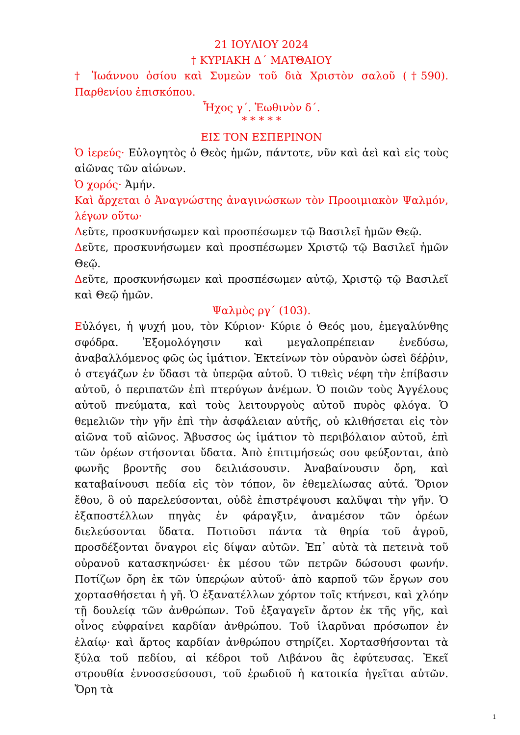21 ΙΟΥΛΙΟΥ 2024
† ΚΥΡΙΑΚΗ Δ΄ ΜΑΤΘΑΙΟΥ
† Ἰωάννου ὁσίου καὶ Συμεὼν τοῦ διὰ Χριστὸν σαλοῦ (†590). Παρθενίου ἐπισκόπου.
Ἦχος γ΄. Ἑωθινὸν δ΄.
* * * * *
ΕΙΣ ΤΟΝ ΕΣΠΕΡΙΝΟΝ
Ὁ ἱερεύς· Εὐλογητὸς ὁ Θεὸς ἡμῶν, πάντοτε, νῦν καὶ ἀεὶ καὶ εἰς τοὺς αἰῶνας τῶν αἰώνων.
Ὁ χορός· Ἀμήν.
Καὶ ἄρχεται ὁ Ἀναγνώστης ἀναγινώσκων τὸν Προοιμιακὸν Ψαλμόν, λέγων οὕτω·
Δεῦτε, προσκυνήσωμεν καὶ προσπέσωμεν τῷ Βασιλεῖ ἡμῶν Θεῷ.
Δεῦτε, προσκυνήσωμεν καὶ προσπέσωμεν Χριστῷ τῷ Βασιλεῖ ἡμῶν Θεῷ.
Δεῦτε, προσκυνήσωμεν καὶ προσπέσωμεν αὐτῷ, Χριστῷ τῷ Βασιλεῖ καὶ Θεῷ ἡμῶν.
Ψαλμὸς ργ΄ (103).
Εὐλόγει, ἡ ψυχή μου, τὸν Κύριον· Κύριε ὁ Θεός μου, ἐμεγαλύνθης σφόδρα. Ἐξομολόγησιν καὶ μεγαλοπρέπειαν ἐνεδύσω, ἀναβαλλόμενος φῶς ὡς ἱμάτιον. Ἐκτείνων τὸν οὐρανὸν ὡσεὶ δέῤῥιν, ὁ στεγάζων ἐν ὕδασι τὰ ὑπερῷα αὐτοῦ. Ὁ τιθεὶς νέφη τὴν ἐπίβασιν αὐτοῦ, ὁ περιπατῶν ἐπὶ πτερύγων ἀνέμων. Ὁ ποιῶν τοὺς Ἀγγέλους αὐτοῦ πνεύματα, καὶ τοὺς λειτουργοὺς αὐτοῦ πυρὸς φλόγα. Ὁ θεμελιῶν τὴν γῆν ἐπὶ τὴν ἀσφάλειαν αὐτῆς, οὐ κλιθήσεται εἰς τὸν αἰῶνα τοῦ αἰῶνος. Ἄβυσσος ὡς ἱμάτιον τὸ περιβόλαιον αὐτοῦ, ἐπὶ τῶν ὀρέων στήσονται ὕδατα. Ἀπὸ ἐπιτιμήσεώς σου φεύξονται, ἀπὸ φωνῆς βροντῆς σου δειλιάσουσιν. Ἀναβαίνουσιν ὄρη, καὶ καταβαίνουσι πεδία εἰς τὸν τόπον, ὃν ἐθεμελίωσας αὐτά. Ὅριον ἔθου, ὃ οὐ παρελεύσονται, οὐδὲ ἐπιστρέψουσι καλῦψαι τὴν γῆν. Ὁ ἐξαποστέλλων πηγὰς ἐν φάραγξιν, ἀναμέσον τῶν ὀρέων διελεύσονται ὕδατα. Ποτιοῦσι πάντα τὰ θηρία τοῦ ἀγροῦ, προσδέξονται ὄναγροι εἰς δίψαν αὐτῶν. Ἐπ᾽ αὐτὰ τὰ πετεινὰ τοῦ οὐρανοῦ κατασκηνώσει· ἐκ μέσου τῶν πετρῶν δώσουσι φωνήν. Ποτίζων ὄρη ἐκ τῶν ὑπερῴων αὐτοῦ· ἀπὸ καρποῦ τῶν ἔργων σου χορτασθήσεται ἡ γῆ. Ὁ ἐξανατέλλων χόρτον τοῖς κτήνεσι, καὶ χλόην τῇ δουλείᾳ τῶν ἀνθρώπων. Τοῦ ἐξαγαγεῖν ἄρτον ἐκ τῆς γῆς, καὶ οἶνος εὐφραίνει καρδίαν ἀνθρώπου. Τοῦ ἱλαρῦναι πρόσωπον ἐν ἐλαίῳ· καὶ ἄρτος καρδίαν ἀνθρώπου στηρίζει. Χορτασθήσονται τὰ ξύλα τοῦ πεδίου, αἱ κέδροι τοῦ Λιβάνου ἃς ἐφύτευσας. Ἐκεῖ στρουθία ἐννοσσεύσουσι, τοῦ ἐρωδιοῦ ἡ κατοικία ἡγεῖται αὐτῶν. Ὄρη τὰ
1